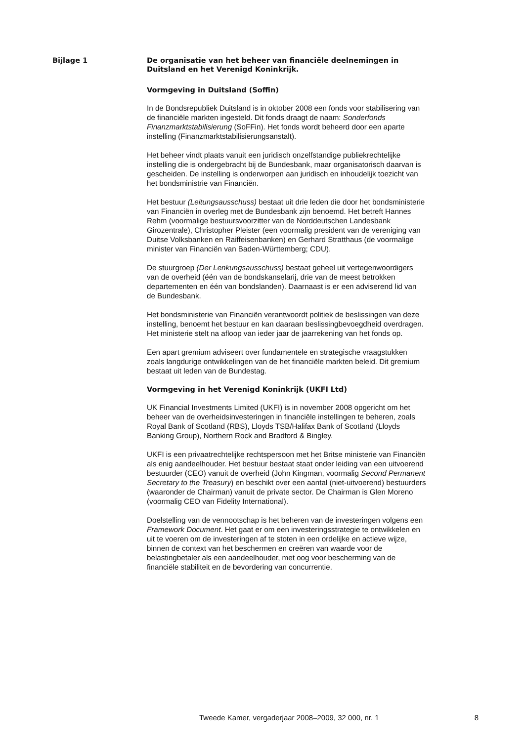Bijlage 1
De organisatie van het beheer van financiële deelnemingen in Duitsland en het Verenigd Koninkrijk.
Vormgeving in Duitsland (Soffin)
In de Bondsrepubliek Duitsland is in oktober 2008 een fonds voor stabilisering van de financiële markten ingesteld. Dit fonds draagt de naam: Sonderfonds Finanzmarktstabilisierung (SoFFin). Het fonds wordt beheerd door een aparte instelling (Finanzmarktstabilisierungsanstalt).
Het beheer vindt plaats vanuit een juridisch onzelfstandige publiekrechtelijke instelling die is ondergebracht bij de Bundesbank, maar organisatorisch daarvan is gescheiden. De instelling is onderworpen aan juridisch en inhoudelijk toezicht van het bondsministrie van Financiën.
Het bestuur (Leitungsausschuss) bestaat uit drie leden die door het bondsministerie van Financiën in overleg met de Bundesbank zijn benoemd. Het betreft Hannes Rehm (voormalige bestuursvoorzitter van de Norddeutschen Landesbank Girozentrale), Christopher Pleister (een voormalig president van de vereniging van Duitse Volksbanken en Raiffeisenbanken) en Gerhard Stratthaus (de voormalige minister van Financiën van Baden-Württemberg; CDU).
De stuurgroep (Der Lenkungsausschuss) bestaat geheel uit vertegenwoordigers van de overheid (één van de bondskanselarij, drie van de meest betrokken departementen en één van bondslanden). Daarnaast is er een adviserend lid van de Bundesbank.
Het bondsministerie van Financiën verantwoordt politiek de beslissingen van deze instelling, benoemt het bestuur en kan daaraan beslissingbevoegdheid overdragen. Het ministerie stelt na afloop van ieder jaar de jaarrekening van het fonds op.
Een apart gremium adviseert over fundamentele en strategische vraagstukken zoals langdurige ontwikkelingen van de het financiële markten beleid. Dit gremium bestaat uit leden van de Bundestag.
Vormgeving in het Verenigd Koninkrijk (UKFI Ltd)
UK Financial Investments Limited (UKFI) is in november 2008 opgericht om het beheer van de overheidsinvesteringen in financiële instellingen te beheren, zoals Royal Bank of Scotland (RBS), Lloyds TSB/Halifax Bank of Scotland (Lloyds Banking Group), Northern Rock and Bradford & Bingley.
UKFI is een privaatrechtelijke rechtspersoon met het Britse ministerie van Financiën als enig aandeelhouder. Het bestuur bestaat staat onder leiding van een uitvoerend bestuurder (CEO) vanuit de overheid (John Kingman, voormalig Second Permanent Secretary to the Treasury) en beschikt over een aantal (niet-uitvoerend) bestuurders (waaronder de Chairman) vanuit de private sector. De Chairman is Glen Moreno (voormalig CEO van Fidelity International).
Doelstelling van de vennootschap is het beheren van de investeringen volgens een Framework Document. Het gaat er om een investeringsstrategie te ontwikkelen en uit te voeren om de investeringen af te stoten in een ordelijke en actieve wijze, binnen de context van het beschermen en creëren van waarde voor de belastingbetaler als een aandeelhouder, met oog voor bescherming van de financiële stabiliteit en de bevordering van concurrentie.
Tweede Kamer, vergaderjaar 2008–2009, 32 000, nr. 1 8